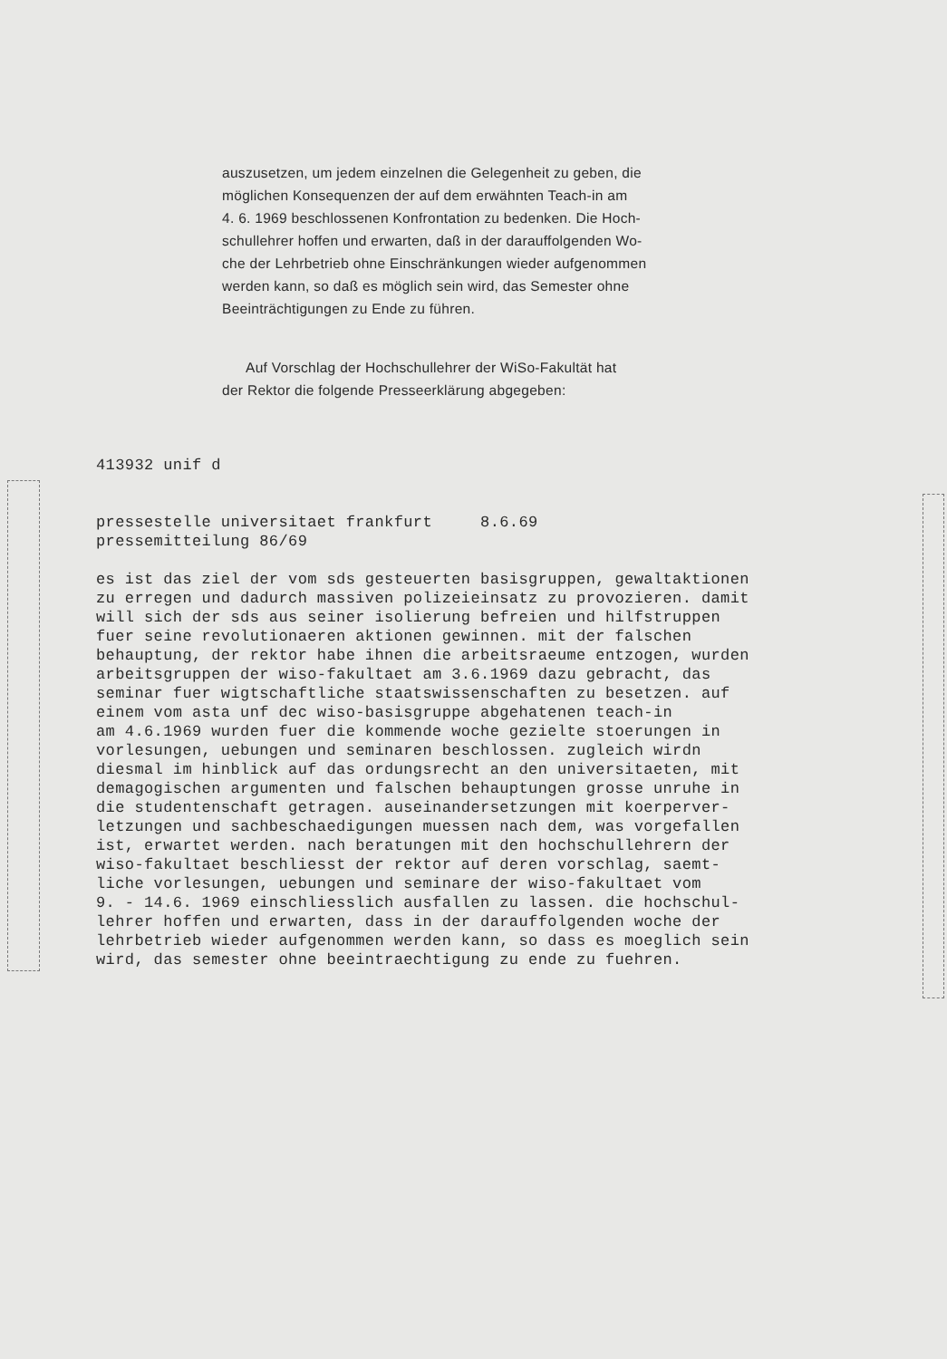auszusetzen, um jedem einzelnen die Gelegenheit zu geben, die
möglichen Konsequenzen der auf dem erwähnten Teach-in am
4. 6. 1969 beschlossenen Konfrontation zu bedenken. Die Hoch-
schullehrer hoffen und erwarten, daß in der darauffolgenden Wo-
che der Lehrbetrieb ohne Einschränkungen wieder aufgenommen
werden kann, so daß es möglich sein wird, das Semester ohne
Beeinträchtigungen zu Ende zu führen.
Auf Vorschlag der Hochschullehrer der WiSo-Fakultät hat
der Rektor die folgende Presseerklärung abgegeben:
413932 unif d pressestelle universitaet frankfurt 8.6.69 pressemitteilung 86/69 es ist das ziel der vom sds gesteuerten basisgruppen, gewaltaktionen zu erregen und dadurch massiven polizeieinsatz zu provozieren. damit will sich der sds aus seiner isolierung befreien und hilfstruppen fuer seine revolutionaeren aktionen gewinnen. mit der falschen behauptung, der rektor habe ihnen die arbeitsraeume entzogen, wurden arbeitsgruppen der wiso-fakultaet am 3.6.1969 dazu gebracht, das seminar fuer wigtschaftliche staatswissenschaften zu besetzen. auf einem vom asta unf dec wiso-basisgruppe abgehatenen teach-in am 4.6.1969 wurden fuer die kommende woche gezielte stoerungen in vorlesungen, uebungen und seminaren beschlossen. zugleich wirdn diesmal im hinblick auf das ordungsrecht an den universitaeten, mit demagogischen argumenten und falschen behauptungen grosse unruhe in die studentenschaft getragen. auseinandersetzungen mit koerperver- letzungen und sachbeschaedigungen muessen nach dem, was vorgefallen ist, erwartet werden. nach beratungen mit den hochschullehrern der wiso-fakultaet beschliesst der rektor auf deren vorschlag, saemt- liche vorlesungen, uebungen und seminare der wiso-fakultaet vom 9. - 14.6. 1969 einschliesslich ausfallen zu lassen. die hochschul- lehrer hoffen und erwarten, dass in der darauffolgenden woche der lehrbetrieb wieder aufgenommen werden kann, so dass es moeglich sein wird, das semester ohne beeintraechtigung zu ende zu fuehren.